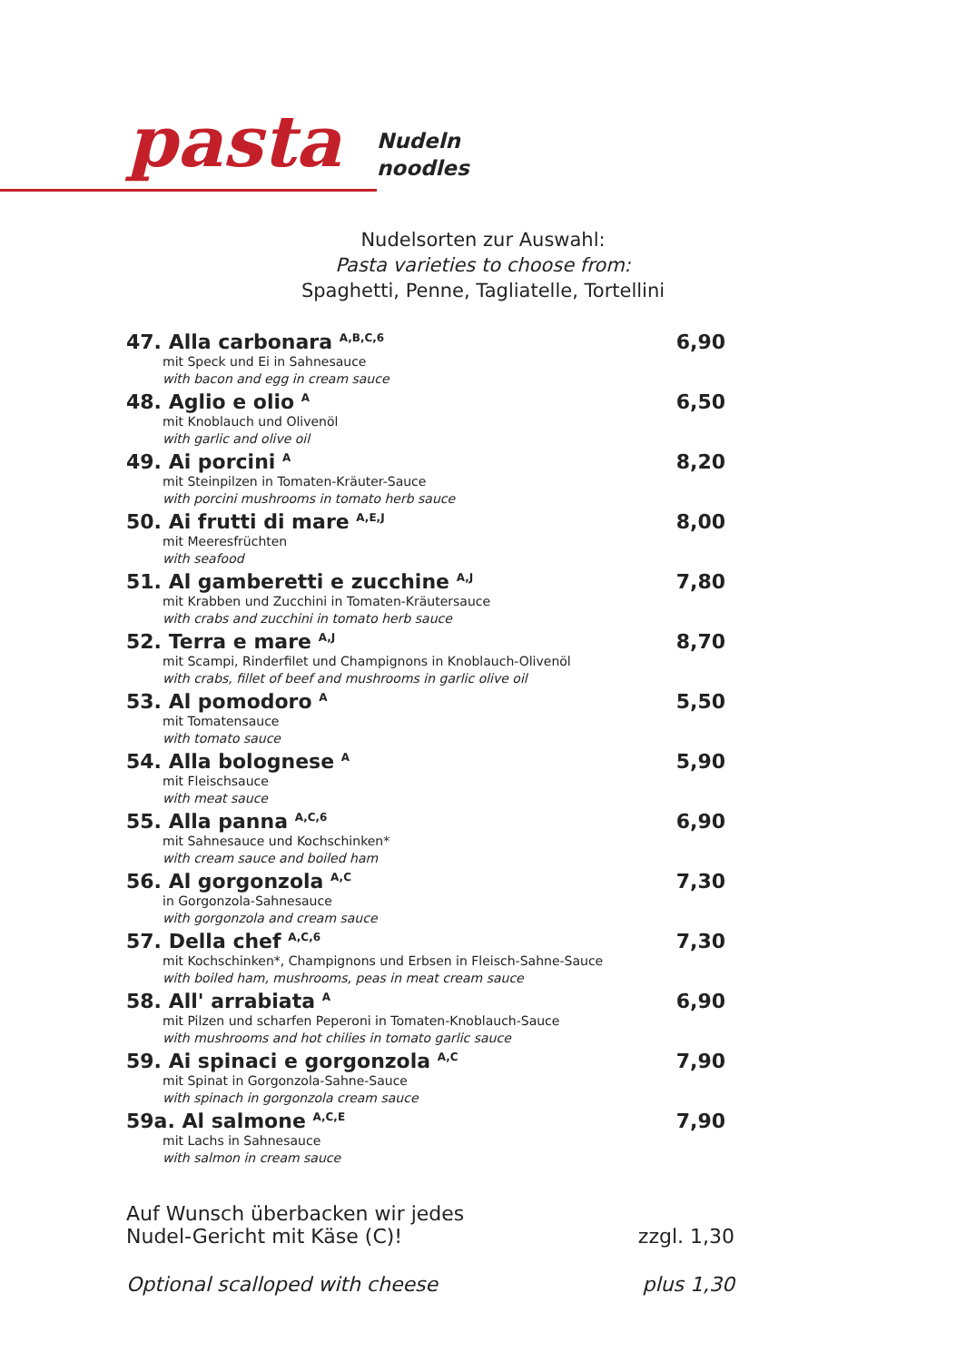pasta
Nudeln
noodles
Nudelsorten zur Auswahl:
Pasta varieties to choose from:
Spaghetti, Penne, Tagliatelle, Tortellini
47. Alla carbonara <sup>A,B,C,6</sup>
mit Speck und Ei in Sahnesauce
with bacon and egg in cream sauce
6,90
48. Aglio e olio <sup>A</sup>
mit Knoblauch und Olivenöl
with garlic and olive oil
6,50
49. Ai porcini <sup>A</sup>
mit Steinpilzen in Tomaten-Kräuter-Sauce
with porcini mushrooms in tomato herb sauce
8,20
50. Ai frutti di mare <sup>A,E,J</sup>
mit Meeresfrüchten
with seafood
8,00
51. Al gamberetti e zucchine <sup>A,J</sup>
mit Krabben und Zucchini in Tomaten-Kräutersauce
with crabs and zucchini in tomato herb sauce
7,80
52. Terra e mare <sup>A,J</sup>
mit Scampi, Rinderfilet und Champignons in Knoblauch-Olivenöl
with crabs, fillet of beef and mushrooms in garlic olive oil
8,70
53. Al pomodoro <sup>A</sup>
mit Tomatensauce
with tomato sauce
5,50
54. Alla bolognese <sup>A</sup>
mit Fleischsauce
with meat sauce
5,90
55. Alla panna <sup>A,C,6</sup>
mit Sahnesauce und Kochschinken*
with cream sauce and boiled ham
6,90
56. Al gorgonzola <sup>A,C</sup>
in Gorgonzola-Sahnesauce
with gorgonzola and cream sauce
7,30
57. Della chef <sup>A,C,6</sup>
mit Kochschinken*, Champignons und Erbsen in Fleisch-Sahne-Sauce
with boiled ham, mushrooms, peas in meat cream sauce
7,30
58. All' arrabiata <sup>A</sup>
mit Pilzen und scharfen Peperoni in Tomaten-Knoblauch-Sauce
with mushrooms and hot chilies in tomato garlic sauce
6,90
59. Ai spinaci e gorgonzola <sup>A,C</sup>
mit Spinat in Gorgonzola-Sahne-Sauce
with spinach in gorgonzola cream sauce
7,90
59a. Al salmone <sup>A,C,E</sup>
mit Lachs in Sahnesauce
with salmon in cream sauce
7,90
Auf Wunsch überbacken wir jedes
Nudel-Gericht mit Käse (C)!
zzgl. 1,30
Optional scalloped with cheese
plus 1,30